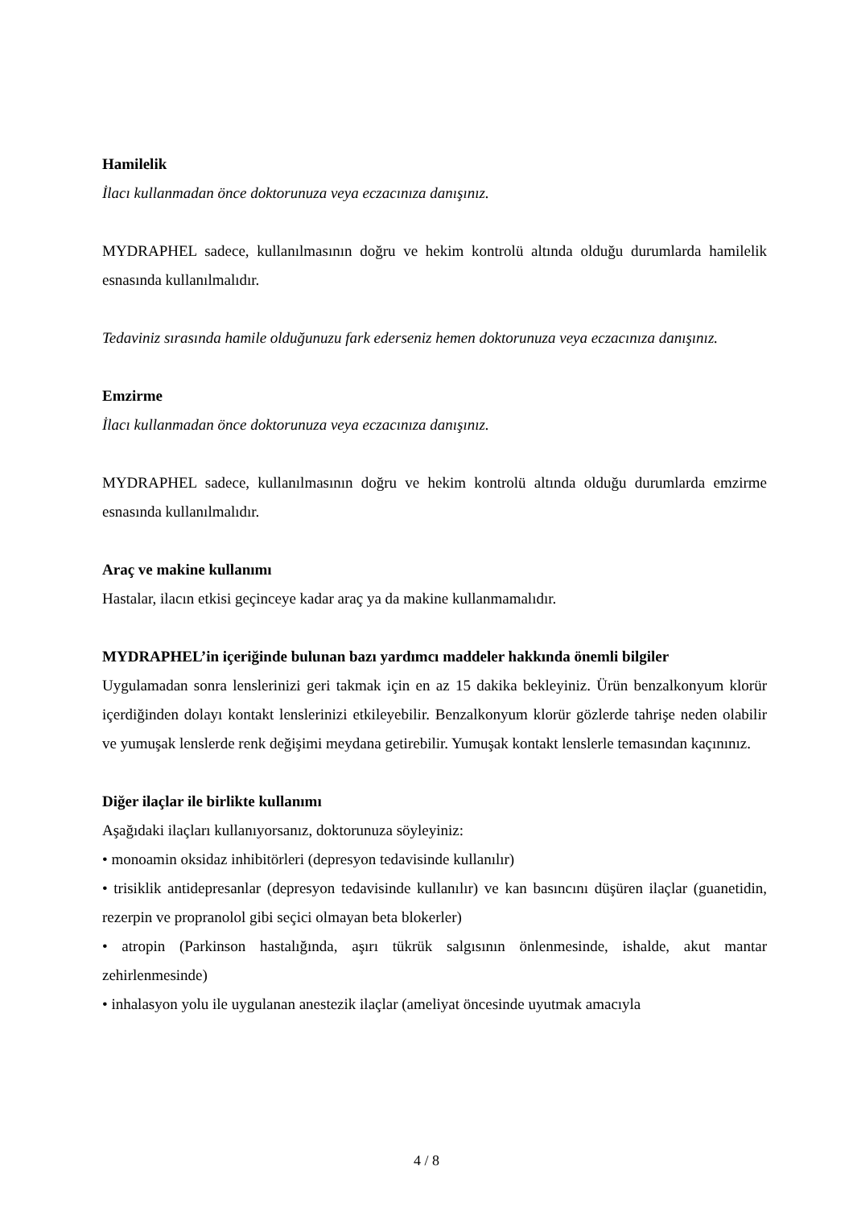Hamilelik
İlacı kullanmadan önce doktorunuza veya eczacınıza danışınız.
MYDRAPHEL sadece, kullanılmasının doğru ve hekim kontrolü altında olduğu durumlarda hamilelik esnasında kullanılmalıdır.
Tedaviniz sırasında hamile olduğunuzu fark ederseniz hemen doktorunuza veya eczacınıza danışınız.
Emzirme
İlacı kullanmadan önce doktorunuza veya eczacınıza danışınız.
MYDRAPHEL sadece, kullanılmasının doğru ve hekim kontrolü altında olduğu durumlarda emzirme esnasında kullanılmalıdır.
Araç ve makine kullanımı
Hastalar, ilacın etkisi geçinceye kadar araç ya da makine kullanmamalıdır.
MYDRAPHEL’in içeriğinde bulunan bazı yardımcı maddeler hakkında önemli bilgiler
Uygulamadan sonra lenslerinizi geri takmak için en az 15 dakika bekleyiniz. Ürün benzalkonyum klorür içerdiğinden dolayı kontakt lenslerinizi etkileyebilir. Benzalkonyum klorür gözlerde tahrişe neden olabilir ve yumuşak lenslerde renk değişimi meydana getirebilir. Yumuşak kontakt lenslerle temasından kaçınınız.
Diğer ilaçlar ile birlikte kullanımı
Aşağıdaki ilaçları kullanıyorsanız, doktorunuza söyleyiniz:
• monoamin oksidaz inhibitörleri (depresyon tedavisinde kullanılır)
• trisiklik antidepresanlar (depresyon tedavisinde kullanılır) ve kan basıncını düşüren ilaçlar (guanetidin, rezerpin ve propranolol gibi seçici olmayan beta blokerler)
• atropin (Parkinson hastalığında, aşırı tükrük salgısının önlenmesinde, ishalde, akut mantar zehirlenmesinde)
• inhalasyon yolu ile uygulanan anestezik ilaçlar (ameliyat öncesinde uyutmak amacıyla
4 / 8